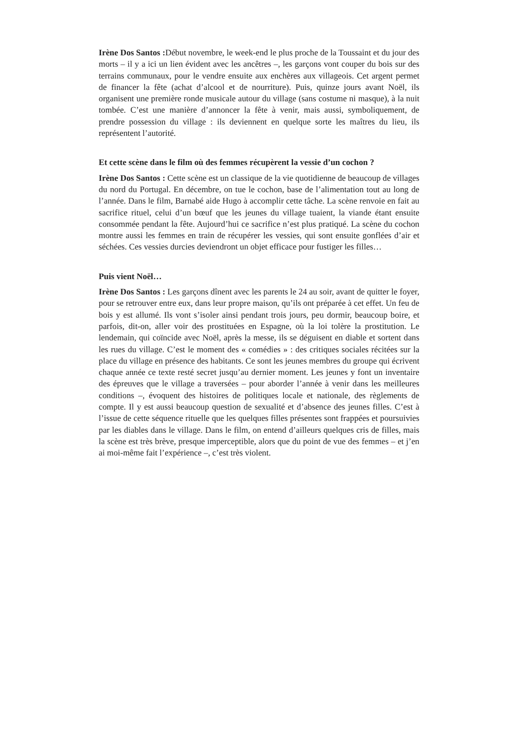Irène Dos Santos : Début novembre, le week-end le plus proche de la Toussaint et du jour des morts – il y a ici un lien évident avec les ancêtres –, les garçons vont couper du bois sur des terrains communaux, pour le vendre ensuite aux enchères aux villageois. Cet argent permet de financer la fête (achat d’alcool et de nourriture). Puis, quinze jours avant Noël, ils organisent une première ronde musicale autour du village (sans costume ni masque), à la nuit tombée. C’est une manière d’annoncer la fête à venir, mais aussi, symboliquement, de prendre possession du village : ils deviennent en quelque sorte les maîtres du lieu, ils représentent l’autorité.
Et cette scène dans le film où des femmes récupèrent la vessie d’un cochon ?
Irène Dos Santos : Cette scène est un classique de la vie quotidienne de beaucoup de villages du nord du Portugal. En décembre, on tue le cochon, base de l’alimentation tout au long de l’année. Dans le film, Barnabé aide Hugo à accomplir cette tâche. La scène renvoie en fait au sacrifice rituel, celui d’un bœuf que les jeunes du village tuaient, la viande étant ensuite consommée pendant la fête. Aujourd’hui ce sacrifice n’est plus pratiqué. La scène du cochon montre aussi les femmes en train de récupérer les vessies, qui sont ensuite gonflées d’air et séchées. Ces vessies durcies deviendront un objet efficace pour fustiger les filles…
Puis vient Noël…
Irène Dos Santos : Les garçons dînent avec les parents le 24 au soir, avant de quitter le foyer, pour se retrouver entre eux, dans leur propre maison, qu’ils ont préparée à cet effet. Un feu de bois y est allumé. Ils vont s’isoler ainsi pendant trois jours, peu dormir, beaucoup boire, et parfois, dit-on, aller voir des prostituées en Espagne, où la loi tolère la prostitution. Le lendemain, qui coïncide avec Noël, après la messe, ils se déguisent en diable et sortent dans les rues du village. C’est le moment des « comédies » : des critiques sociales récitées sur la place du village en présence des habitants. Ce sont les jeunes membres du groupe qui écrivent chaque année ce texte resté secret jusqu’au dernier moment. Les jeunes y font un inventaire des épreuves que le village a traversées – pour aborder l’année à venir dans les meilleures conditions –, évoquent des histoires de politiques locale et nationale, des règlements de compte. Il y est aussi beaucoup question de sexualité et d’absence des jeunes filles. C’est à l’issue de cette séquence rituelle que les quelques filles présentes sont frappées et poursuivies par les diables dans le village. Dans le film, on entend d’ailleurs quelques cris de filles, mais la scène est très brève, presque imperceptible, alors que du point de vue des femmes – et j’en ai moi-même fait l’expérience –, c’est très violent.